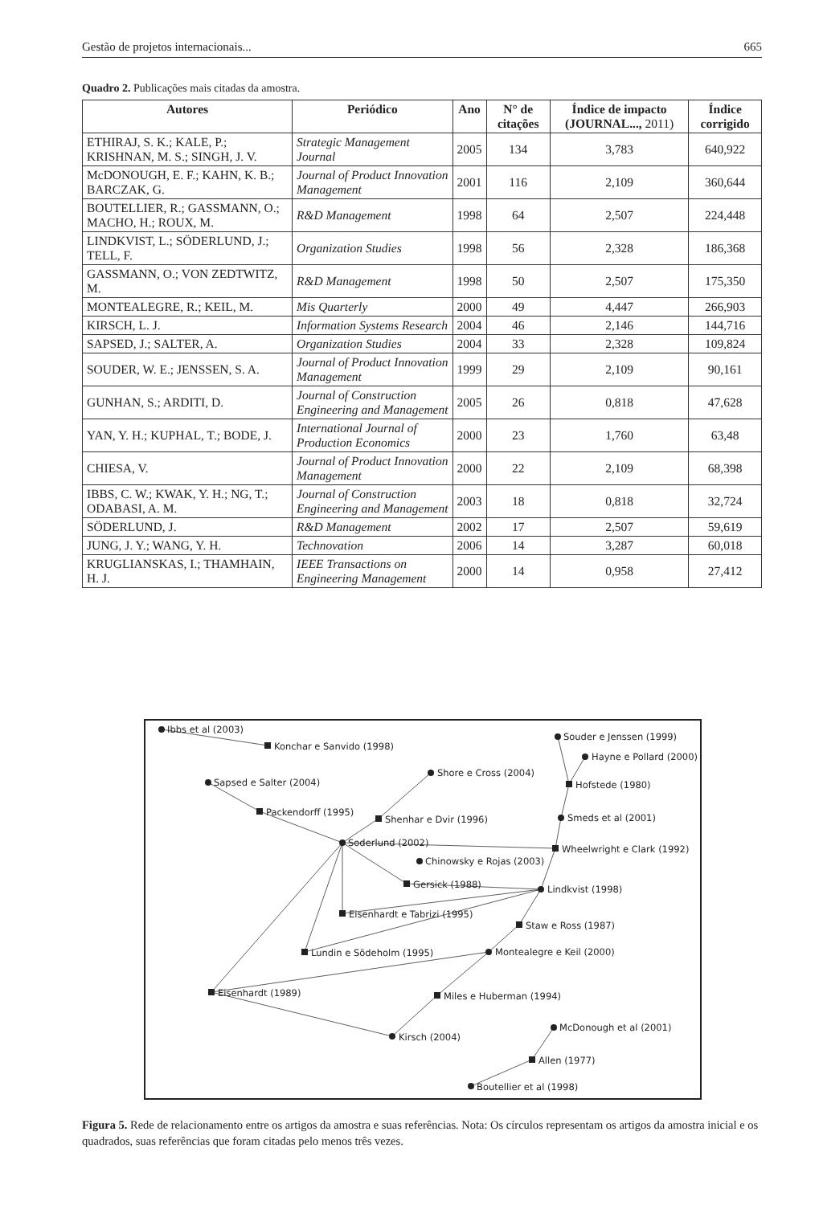Gestão de projetos internacionais... 665
Quadro 2. Publicações mais citadas da amostra.
| Autores | Periódico | Ano | N° de citações | Índice de impacto (JOURNAL..., 2011) | Índice corrigido |
| --- | --- | --- | --- | --- | --- |
| ETHIRAJ, S. K.; KALE, P.; KRISHNAN, M. S.; SINGH, J. V. | Strategic Management Journal | 2005 | 134 | 3,783 | 640,922 |
| McDONOUGH, E. F.; KAHN, K. B.; BARCZAK, G. | Journal of Product Innovation Management | 2001 | 116 | 2,109 | 360,644 |
| BOUTELLIER, R.; GASSMANN, O.; MACHO, H.; ROUX, M. | R&D Management | 1998 | 64 | 2,507 | 224,448 |
| LINDKVIST, L.; SÖDERLUND, J.; TELL, F. | Organization Studies | 1998 | 56 | 2,328 | 186,368 |
| GASSMANN, O.; VON ZEDTWITZ, M. | R&D Management | 1998 | 50 | 2,507 | 175,350 |
| MONTEALEGRE, R.; KEIL, M. | Mis Quarterly | 2000 | 49 | 4,447 | 266,903 |
| KIRSCH, L. J. | Information Systems Research | 2004 | 46 | 2,146 | 144,716 |
| SAPSED, J.; SALTER, A. | Organization Studies | 2004 | 33 | 2,328 | 109,824 |
| SOUDER, W. E.; JENSSEN, S. A. | Journal of Product Innovation Management | 1999 | 29 | 2,109 | 90,161 |
| GUNHAN, S.; ARDITI, D. | Journal of Construction Engineering and Management | 2005 | 26 | 0,818 | 47,628 |
| YAN, Y. H.; KUPHAL, T.; BODE, J. | International Journal of Production Economics | 2000 | 23 | 1,760 | 63,48 |
| CHIESA, V. | Journal of Product Innovation Management | 2000 | 22 | 2,109 | 68,398 |
| IBBS, C. W.; KWAK, Y. H.; NG, T.; ODABASI, A. M. | Journal of Construction Engineering and Management | 2003 | 18 | 0,818 | 32,724 |
| SÖDERLUND, J. | R&D Management | 2002 | 17 | 2,507 | 59,619 |
| JUNG, J. Y.; WANG, Y. H. | Technovation | 2006 | 14 | 3,287 | 60,018 |
| KRUGLIANSKAS, I.; THAMHAIN, H. J. | IEEE Transactions on Engineering Management | 2000 | 14 | 0,958 | 27,412 |
Ibbs et al (2003)
Konchar e Sanvido (1998)
Sapsed e Salter (2004)
Shore e Cross (2004)
Packendorff (1995)
Shenhar e Dvir (1996)
Soderlund (2002)
Chinowsky e Rojas (2003)
Gersick (1988)
Eisenhardt e Tabrizi (1995)
Lundin e Södeholm (1995)
Eisenhardt (1989)
Souder e Jenssen (1999)
Hayne e Pollard (2000)
Hofstede (1980)
Smeds et al (2001)
Wheelwright e Clark (1992)
Lindkvist (1998)
Staw e Ross (1987)
Montealegre e Keil (2000)
Miles e Huberman (1994)
Kirsch (2004)
McDonough et al (2001)
Allen (1977)
Boutellier et al (1998)
Figura 5. Rede de relacionamento entre os artigos da amostra e suas referências. Nota: Os círculos representam os artigos da amostra inicial e os quadrados, suas referências que foram citadas pelo menos três vezes.